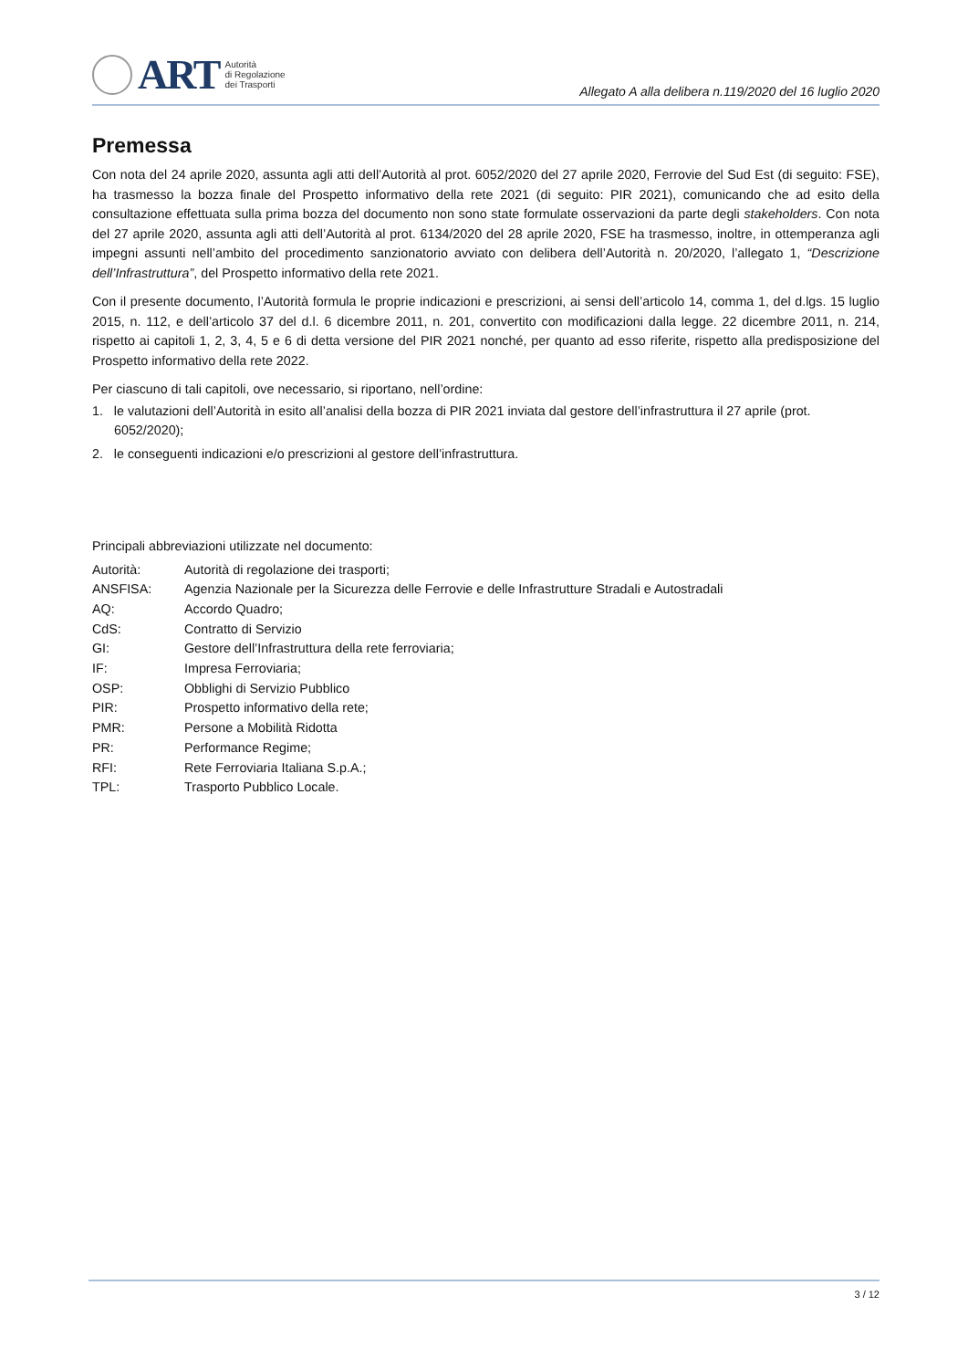ART
Autorità
di Regolazione
dei Trasporti
Allegato A alla delibera n.119/2020 del 16 luglio 2020
Premessa
Con nota del 24 aprile 2020, assunta agli atti dell’Autorità al prot. 6052/2020 del 27 aprile 2020, Ferrovie del Sud Est (di seguito: FSE), ha trasmesso la bozza finale del Prospetto informativo della rete 2021 (di seguito: PIR 2021), comunicando che ad esito della consultazione effettuata sulla prima bozza del documento non sono state formulate osservazioni da parte degli stakeholders. Con nota del 27 aprile 2020, assunta agli atti dell’Autorità al prot. 6134/2020 del 28 aprile 2020, FSE ha trasmesso, inoltre, in ottemperanza agli impegni assunti nell’ambito del procedimento sanzionatorio avviato con delibera dell’Autorità n. 20/2020, l’allegato 1, “Descrizione dell’Infrastruttura”, del Prospetto informativo della rete 2021.
Con il presente documento, l’Autorità formula le proprie indicazioni e prescrizioni, ai sensi dell’articolo 14, comma 1, del d.lgs. 15 luglio 2015, n. 112, e dell’articolo 37 del d.l. 6 dicembre 2011, n. 201, convertito con modificazioni dalla legge. 22 dicembre 2011, n. 214, rispetto ai capitoli 1, 2, 3, 4, 5 e 6 di detta versione del PIR 2021 nonché, per quanto ad esso riferite, rispetto alla predisposizione del Prospetto informativo della rete 2022.
Per ciascuno di tali capitoli, ove necessario, si riportano, nell’ordine:
1. le valutazioni dell’Autorità in esito all’analisi della bozza di PIR 2021 inviata dal gestore dell’infrastruttura il 27 aprile (prot. 6052/2020);
2. le conseguenti indicazioni e/o prescrizioni al gestore dell’infrastruttura.
Principali abbreviazioni utilizzate nel documento:
| Autorità: | Autorità di regolazione dei trasporti; |
| ANSFISA: | Agenzia Nazionale per la Sicurezza delle Ferrovie e delle Infrastrutture Stradali e Autostradali |
| AQ: | Accordo Quadro; |
| CdS: | Contratto di Servizio |
| GI: | Gestore dell’Infrastruttura della rete ferroviaria; |
| IF: | Impresa Ferroviaria; |
| OSP: | Obblighi di Servizio Pubblico |
| PIR: | Prospetto informativo della rete; |
| PMR: | Persone a Mobilità Ridotta |
| PR: | Performance Regime; |
| RFI: | Rete Ferroviaria Italiana S.p.A.; |
| TPL: | Trasporto Pubblico Locale. |
3 / 12